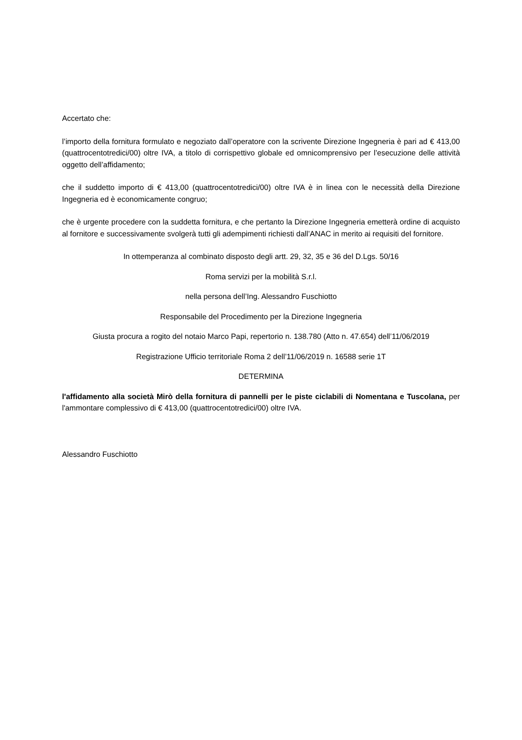Accertato che:
l’importo della fornitura formulato e negoziato dall’operatore con la scrivente Direzione Ingegneria è pari ad € 413,00 (quattrocentotredici/00) oltre IVA, a titolo di corrispettivo globale ed omnicomprensivo per l’esecuzione delle attività oggetto dell’affidamento;
che il suddetto importo di € 413,00 (quattrocentotredici/00) oltre IVA è in linea con le necessità della Direzione Ingegneria ed è economicamente congruo;
che è urgente procedere con la suddetta fornitura, e che pertanto la Direzione Ingegneria emetterà ordine di acquisto al fornitore e successivamente svolgerà tutti gli adempimenti richiesti dall’ANAC in merito ai requisiti del fornitore.
In ottemperanza al combinato disposto degli artt. 29, 32, 35 e 36 del D.Lgs. 50/16
Roma servizi per la mobilità S.r.l.
nella persona dell’Ing. Alessandro Fuschiotto
Responsabile del Procedimento per la Direzione Ingegneria
Giusta procura a rogito del notaio Marco Papi, repertorio n. 138.780 (Atto n. 47.654) dell’11/06/2019
Registrazione Ufficio territoriale Roma 2 dell’11/06/2019 n. 16588 serie 1T
DETERMINA
l'affidamento alla società Mirò della fornitura di pannelli per le piste ciclabili di Nomentana e Tuscolana, per l'ammontare complessivo di € 413,00 (quattrocentotredici/00) oltre IVA.
Alessandro Fuschiotto